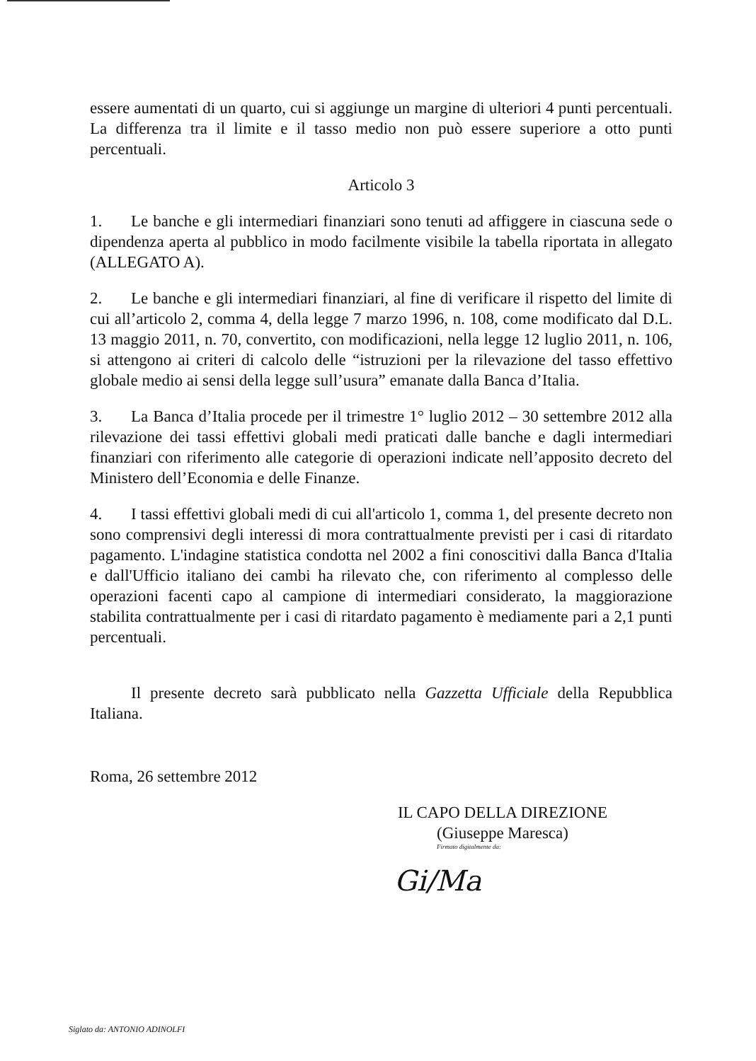essere aumentati di un quarto, cui si aggiunge un margine di ulteriori 4 punti percentuali. La differenza tra il limite e il tasso medio non può essere superiore a otto punti percentuali.
Articolo 3
1. Le banche e gli intermediari finanziari sono tenuti ad affiggere in ciascuna sede o dipendenza aperta al pubblico in modo facilmente visibile la tabella riportata in allegato (ALLEGATO A).
2. Le banche e gli intermediari finanziari, al fine di verificare il rispetto del limite di cui all’articolo 2, comma 4, della legge 7 marzo 1996, n. 108, come modificato dal D.L. 13 maggio 2011, n. 70, convertito, con modificazioni, nella legge 12 luglio 2011, n. 106, si attengono ai criteri di calcolo delle “istruzioni per la rilevazione del tasso effettivo globale medio ai sensi della legge sull’usura” emanate dalla Banca d’Italia.
3. La Banca d’Italia procede per il trimestre 1° luglio 2012 – 30 settembre 2012 alla rilevazione dei tassi effettivi globali medi praticati dalle banche e dagli intermediari finanziari con riferimento alle categorie di operazioni indicate nell’apposito decreto del Ministero dell’Economia e delle Finanze.
4. I tassi effettivi globali medi di cui all'articolo 1, comma 1, del presente decreto non sono comprensivi degli interessi di mora contrattualmente previsti per i casi di ritardato pagamento. L'indagine statistica condotta nel 2002 a fini conoscitivi dalla Banca d'Italia e dall'Ufficio italiano dei cambi ha rilevato che, con riferimento al complesso delle operazioni facenti capo al campione di intermediari considerato, la maggiorazione stabilita contrattualmente per i casi di ritardato pagamento è mediamente pari a 2,1 punti percentuali.
Il presente decreto sarà pubblicato nella Gazzetta Ufficiale della Repubblica Italiana.
Roma, 26 settembre 2012
IL CAPO DELLA DIREZIONE
(Giuseppe Maresca)
Firmato digitalmente da:
Gi/Ma
Siglato da: ANTONIO ADINOLFI